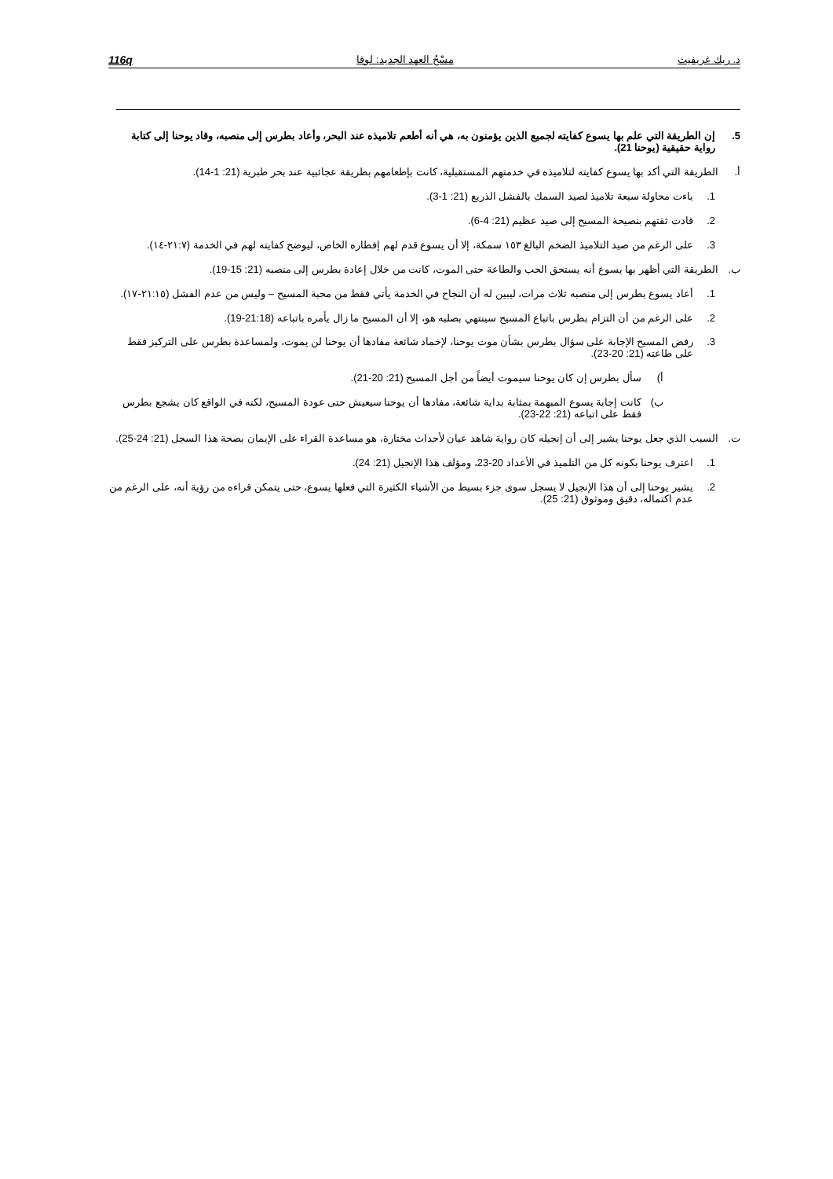د. ريك غريفيث مسْحُ العهد الجديد: لوقا 116q
5. إن الطريقة التي علم بها يسوع كفايته لجميع الذين يؤمنون به، هي أنه أطعم تلاميذه عند البحر، وأعاد بطرس إلى منصبه، وقاد يوحنا إلى كتابة رواية حقيقية (يوحنا 21).
أ. الطريقة التي أكد بها يسوع كفايته لتلاميذه في خدمتهم المستقبلية، كانت بإطعامهم بطريقة عجائبية عند بحر طبرية (21: 1-14).
1. باءت محاولة سبعة تلاميذ لصيد السمك بالفشل الذريع (21: 1-3).
2. قادت ثقتهم بنصيحة المسيح إلى صيد عظيم (21: 4-6).
3. على الرغم من صيد التلاميذ الضخم البالغ ١٥٣ سمكة، إلا أن يسوع قدم لهم إفطاره الخاص، ليوضح كفايته لهم في الخدمة (٢١:٧-١٤).
ب. الطريقة التي أظهر بها يسوع أنه يستحق الحب والطاعة حتى الموت، كانت من خلال إعادة بطرس إلى منصبه (21: 15-19).
1. أعاد يسوع بطرس إلى منصبه ثلاث مرات، ليبين له أن النجاح في الخدمة يأتي فقط من محبة المسيح – وليس من عدم الفشل (٢١:١٥-١٧).
2. على الرغم من أن التزام بطرس باتباع المسيح سينتهي بصلبه هو، إلا أن المسيح ما زال يأمره باتباعه (21:18-19).
3. رفض المسيح الإجابة على سؤال بطرس بشأن موت يوحنا، لإخماد شائعة مفادها أن يوحنا لن يموت، ولمساعدة بطرس على التركيز فقط على طاعته (21: 20-23).
أ) سأل بطرس إن كان يوحنا سيموت أيضاً من أجل المسيح (21: 20-21).
ب) كانت إجابة يسوع المبهمة بمثابة بداية شائعة، مفادها أن يوحنا سيعيش حتى عودة المسيح، لكنه في الواقع كان يشجع بطرس فقط على اتباعه (21: 22-23).
ت. السبب الذي جعل يوحنا يشير إلى أن إنجيله كان رواية شاهد عيان لأحداث مختارة، هو مساعدة القراء على الإيمان بصحة هذا السجل (21: 24-25).
1. اعترف يوحنا بكونه كل من التلميذ في الأعداد 20-23، ومؤلف هذا الإنجيل (21: 24).
2. يشير يوحنا إلى أن هذا الإنجيل لا يسجل سوى جزء بسيط من الأشياء الكثيرة التي فعلها يسوع، حتى يتمكن قراءه من رؤية أنه، على الرغم من عدم اكتماله، دقيق وموثوق (21: 25).